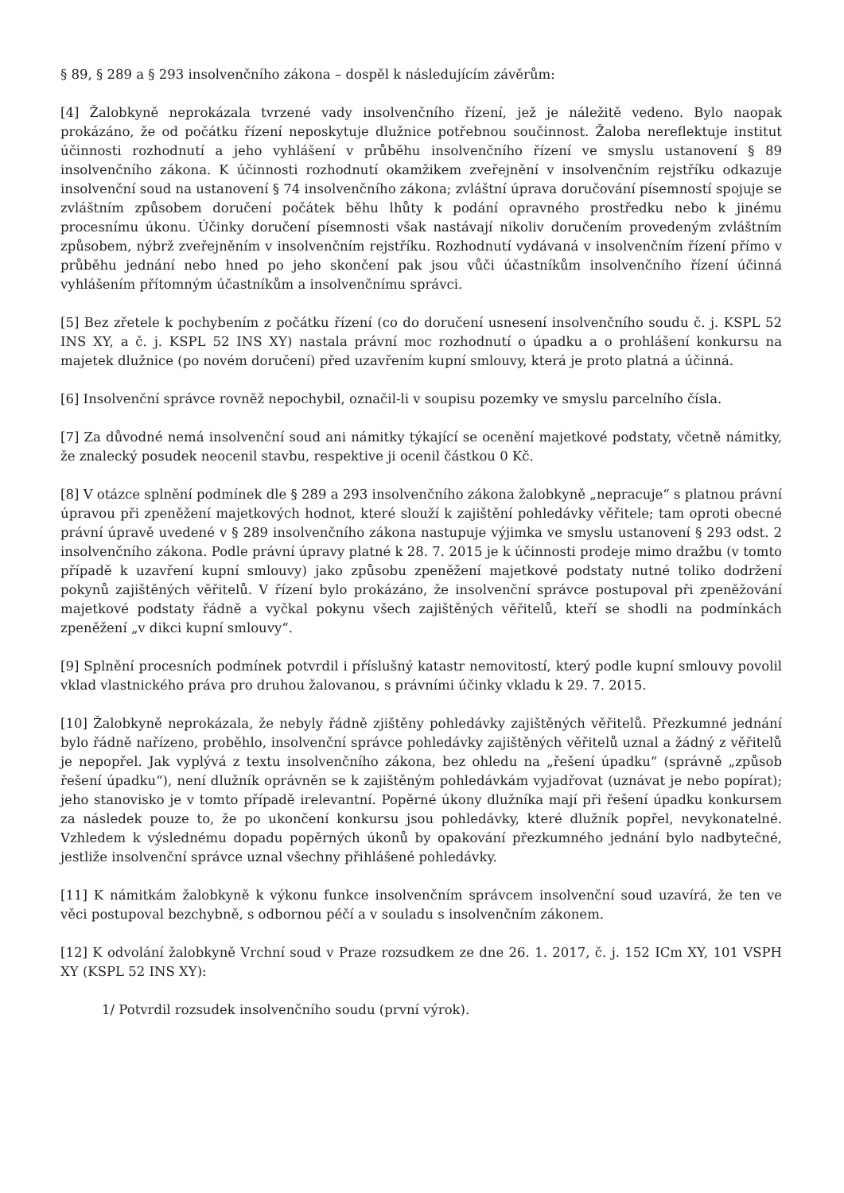§ 89, § 289 a § 293 insolvenčního zákona – dospěl k následujícím závěrům:
[4] Žalobkyně neprokázala tvrzené vady insolvenčního řízení, jež je náležitě vedeno. Bylo naopak prokázáno, že od počátku řízení neposkytuje dlužnice potřebnou součinnost. Žaloba nereflektuje institut účinnosti rozhodnutí a jeho vyhlášení v průběhu insolvenčního řízení ve smyslu ustanovení § 89 insolvenčního zákona. K účinnosti rozhodnutí okamžikem zveřejnění v insolvenčním rejstříku odkazuje insolvenční soud na ustanovení § 74 insolvenčního zákona; zvláštní úprava doručování písemností spojuje se zvláštním způsobem doručení počátek běhu lhůty k podání opravného prostředku nebo k jinému procesnímu úkonu. Účinky doručení písemnosti však nastávají nikoliv doručením provedeným zvláštním způsobem, nýbrž zveřejněním v insolvenčním rejstříku. Rozhodnutí vydávaná v insolvenčním řízení přímo v průběhu jednání nebo hned po jeho skončení pak jsou vůči účastníkům insolvenčního řízení účinná vyhlášením přítomným účastníkům a insolvenčnímu správci.
[5] Bez zřetele k pochybením z počátku řízení (co do doručení usnesení insolvenčního soudu č. j. KSPL 52 INS XY, a č. j. KSPL 52 INS XY) nastala právní moc rozhodnutí o úpadku a o prohlášení konkursu na majetek dlužnice (po novém doručení) před uzavřením kupní smlouvy, která je proto platná a účinná.
[6] Insolvenční správce rovněž nepochybil, označil-li v soupisu pozemky ve smyslu parcelního čísla.
[7] Za důvodné nemá insolvenční soud ani námitky týkající se ocenění majetkové podstaty, včetně námitky, že znalecký posudek neocenil stavbu, respektive ji ocenil částkou 0 Kč.
[8] V otázce splnění podmínek dle § 289 a 293 insolvenčního zákona žalobkyně „nepracuje“ s platnou právní úpravou při zpeněžení majetkových hodnot, které slouží k zajištění pohledávky věřitele; tam oproti obecné právní úpravě uvedené v § 289 insolvenčního zákona nastupuje výjimka ve smyslu ustanovení § 293 odst. 2 insolvenčního zákona. Podle právní úpravy platné k 28. 7. 2015 je k účinnosti prodeje mimo dražbu (v tomto případě k uzavření kupní smlouvy) jako způsobu zpeněžení majetkové podstaty nutné toliko dodržení pokynů zajištěných věřitelů. V řízení bylo prokázáno, že insolvenční správce postupoval při zpeněžování majetkové podstaty řádně a vyčkal pokynu všech zajištěných věřitelů, kteří se shodli na podmínkách zpeněžení „v dikci kupní smlouvy“.
[9] Splnění procesních podmínek potvrdil i příslušný katastr nemovitostí, který podle kupní smlouvy povolil vklad vlastnického práva pro druhou žalovanou, s právními účinky vkladu k 29. 7. 2015.
[10] Žalobkyně neprokázala, že nebyly řádně zjištěny pohledávky zajištěných věřitelů. Přezkumné jednání bylo řádně nařízeno, proběhlo, insolvenční správce pohledávky zajištěných věřitelů uznal a žádný z věřitelů je nepopřel. Jak vyplývá z textu insolvenčního zákona, bez ohledu na „řešení úpadku“ (správně „způsob řešení úpadku“), není dlužník oprávněn se k zajištěným pohledávkám vyjadřovat (uznávat je nebo popírat); jeho stanovisko je v tomto případě irelevantní. Popěrné úkony dlužníka mají při řešení úpadku konkursem za následek pouze to, že po ukončení konkursu jsou pohledávky, které dlužník popřel, nevykonatelné. Vzhledem k výslednému dopadu popěrných úkonů by opakování přezkumného jednání bylo nadbytečné, jestliže insolvenční správce uznal všechny přihlášené pohledávky.
[11] K námitkám žalobkyně k výkonu funkce insolvenčním správcem insolvenční soud uzavírá, že ten ve věci postupoval bezchybně, s odbornou péčí a v souladu s insolvenčním zákonem.
[12] K odvolání žalobkyně Vrchní soud v Praze rozsudkem ze dne 26. 1. 2017, č. j. 152 ICm XY, 101 VSPH XY (KSPL 52 INS XY):
1/ Potvrdil rozsudek insolvenčního soudu (první výrok).